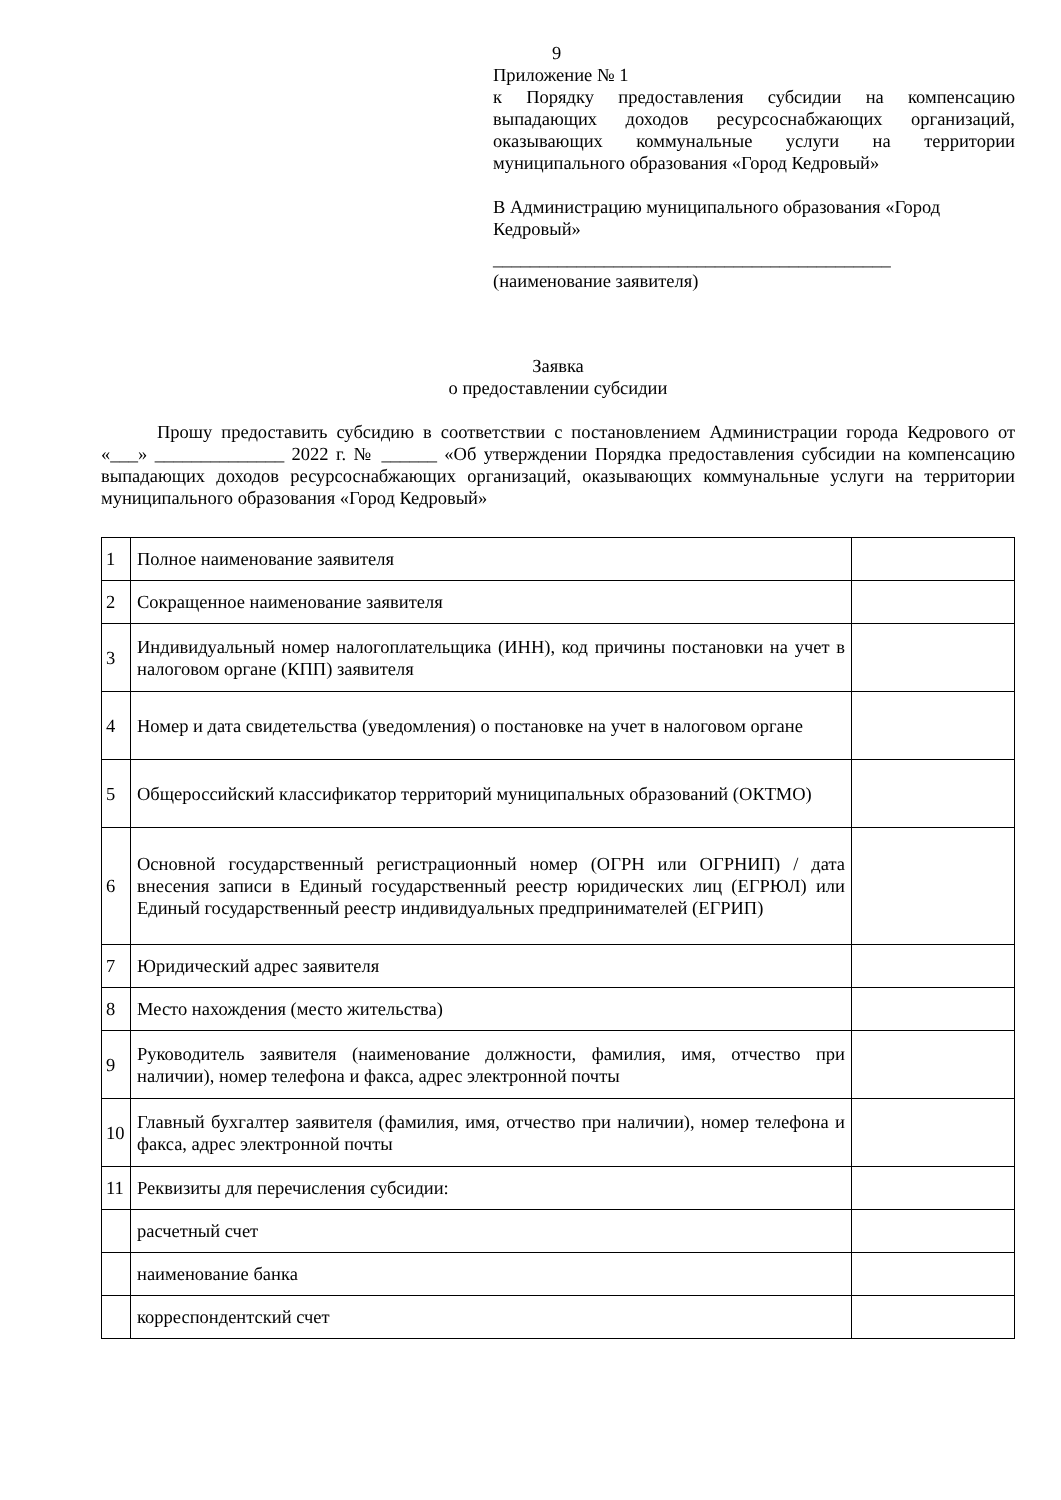9
Приложение № 1
к Порядку предоставления субсидии на компенсацию выпадающих доходов ресурсоснабжающих организаций, оказывающих коммунальные услуги на территории муниципального образования «Город Кедровый»
В Администрацию муниципального образования «Город Кедровый»
___________________________________________
(наименование заявителя)
Заявка
о предоставлении субсидии
Прошу предоставить субсидию в соответствии с постановлением Администрации города Кедрового от «___» ______________ 2022 г. № ______ «Об утверждении Порядка предоставления субсидии на компенсацию выпадающих доходов ресурсоснабжающих организаций, оказывающих коммунальные услуги на территории муниципального образования «Город Кедровый»
| 1 | Полное наименование заявителя | |
| 2 | Сокращенное наименование заявителя | |
| 3 | Индивидуальный номер налогоплательщика (ИНН), код причины постановки на учет в налоговом органе (КПП) заявителя | |
| 4 | Номер и дата свидетельства (уведомления) о постановке на учет в налоговом органе | |
| 5 | Общероссийский классификатор территорий муниципальных образований (ОКТМО) | |
| 6 | Основной государственный регистрационный номер (ОГРН или ОГРНИП) / дата внесения записи в Единый государственный реестр юридических лиц (ЕГРЮЛ) или Единый государственный реестр индивидуальных предпринимателей (ЕГРИП) | |
| 7 | Юридический адрес заявителя | |
| 8 | Место нахождения (место жительства) | |
| 9 | Руководитель заявителя (наименование должности, фамилия, имя, отчество при наличии), номер телефона и факса, адрес электронной почты | |
| 10 | Главный бухгалтер заявителя (фамилия, имя, отчество при наличии), номер телефона и факса, адрес электронной почты | |
| 11 | Реквизиты для перечисления субсидии: | |
| | расчетный счет | |
| | наименование банка | |
| | корреспондентский счет | |